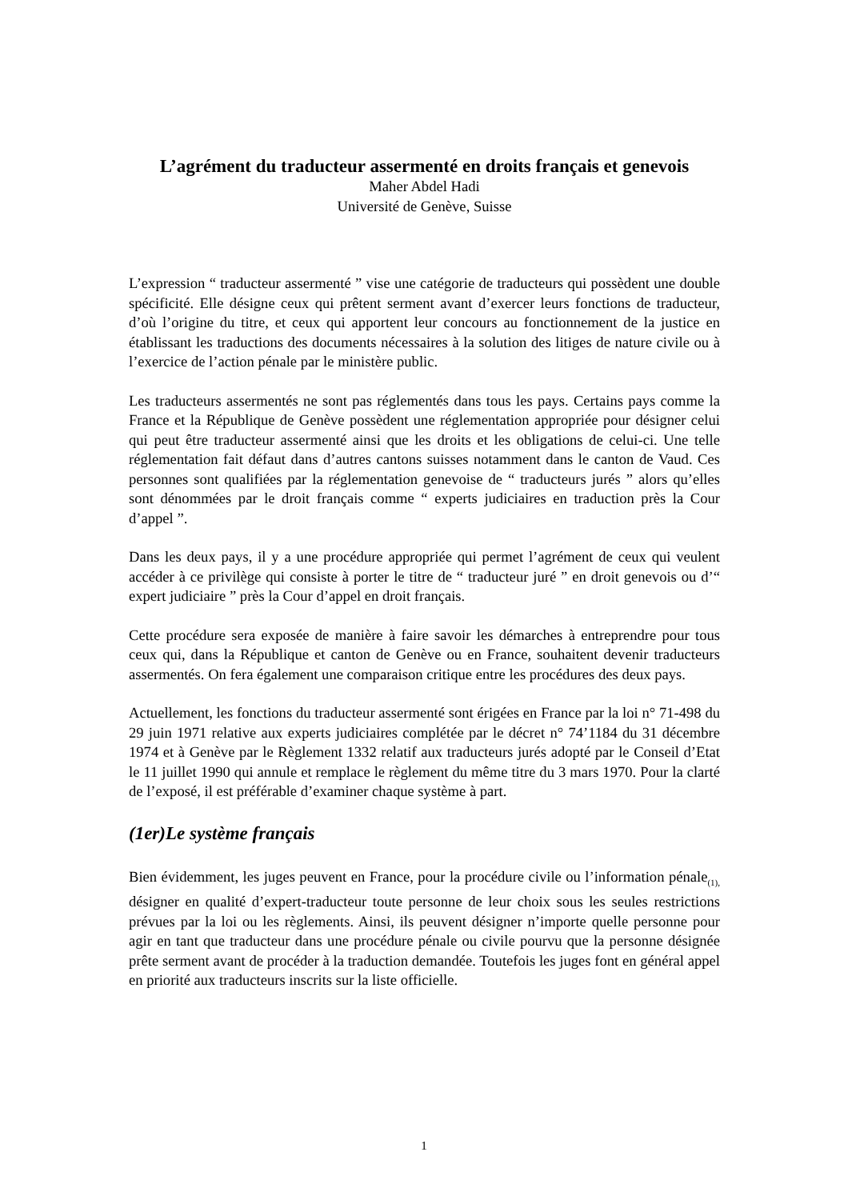L’agrément du traducteur assermenté en droits français et genevois
Maher Abdel Hadi
Université de Genève, Suisse
L’expression “ traducteur assermenté ” vise une catégorie de traducteurs qui possèdent une double spécificité. Elle désigne ceux qui prêtent serment avant d’exercer leurs fonctions de traducteur, d’où l’origine du titre, et ceux qui apportent leur concours au fonctionnement de la justice en établissant les traductions des documents nécessaires à la solution des litiges de nature civile ou à l’exercice de l’action pénale par le ministère public.
Les traducteurs assermentés ne sont pas réglementés dans tous les pays. Certains pays comme la France et la République de Genève possèdent une réglementation appropriée pour désigner celui qui peut être traducteur assermenté ainsi que les droits et les obligations de celui-ci. Une telle réglementation fait défaut dans d’autres cantons suisses notamment dans le canton de Vaud. Ces personnes sont qualifiées par la réglementation genevoise de “ traducteurs jurés ” alors qu’elles sont dénommées par le droit français comme “ experts judiciaires en traduction près la Cour d’appel ”.
Dans les deux pays, il y a une procédure appropriée qui permet l’agrément de ceux qui veulent accéder à ce privilège qui consiste à porter le titre de “ traducteur juré ” en droit genevois ou d’“ expert judiciaire ” près la Cour d’appel en droit français.
Cette procédure sera exposée de manière à faire savoir les démarches à entreprendre pour tous ceux qui, dans la République et canton de Genève ou en France, souhaitent devenir traducteurs assermentés. On fera également une comparaison critique entre les procédures des deux pays.
Actuellement, les fonctions du traducteur assermenté sont érigées en France par la loi n° 71-498 du 29 juin 1971 relative aux experts judiciaires complétée par le décret n° 74’1184 du 31 décembre 1974 et à Genève par le Règlement 1332 relatif aux traducteurs jurés adopté par le Conseil d’Etat le 11 juillet 1990 qui annule et remplace le règlement du même titre du 3 mars 1970. Pour la clarté de l’exposé, il est préférable d’examiner chaque système à part.
(1er)Le système français
Bien évidemment, les juges peuvent en France, pour la procédure civile ou l’information pénale<sub>(1),</sub> désigner en qualité d’expert-traducteur toute personne de leur choix sous les seules restrictions prévues par la loi ou les règlements. Ainsi, ils peuvent désigner n’importe quelle personne pour agir en tant que traducteur dans une procédure pénale ou civile pourvu que la personne désignée prête serment avant de procéder à la traduction demandée. Toutefois les juges font en général appel en priorité aux traducteurs inscrits sur la liste officielle.
1